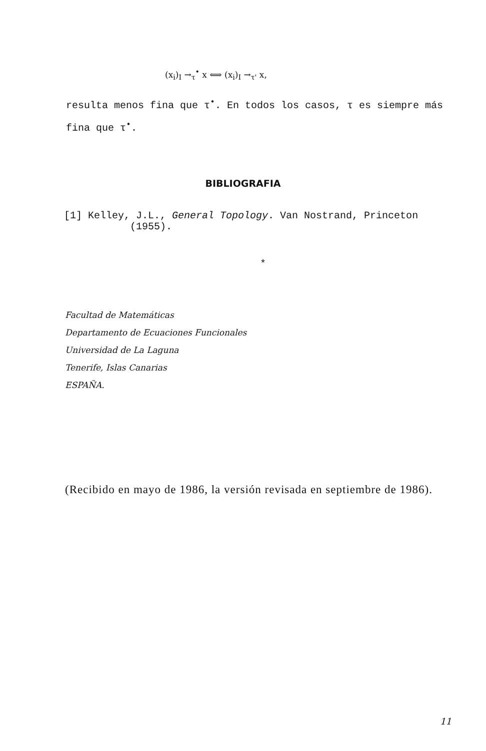(x<sub>i</sub>)<sub>I</sub> →<sub>τ</sub><sup>•</sup> x ⟺ (x<sub>i</sub>)<sub>I</sub> →<sub>τ'</sub> x,
resulta menos fina que τ<sup>•</sup>. En todos los casos, τ es siempre más fina que τ<sup>•</sup>.
BIBLIOGRAFIA
[1] Kelley, J.L., General Topology. Van Nostrand, Princeton
(1955).
*
Facultad de Matemáticas
Departamento de Ecuaciones Funcionales
Universidad de La Laguna
Tenerife, Islas Canarias
ESPAÑA.
(Recibido en mayo de 1986, la versión revisada en septiembre de 1986).
11